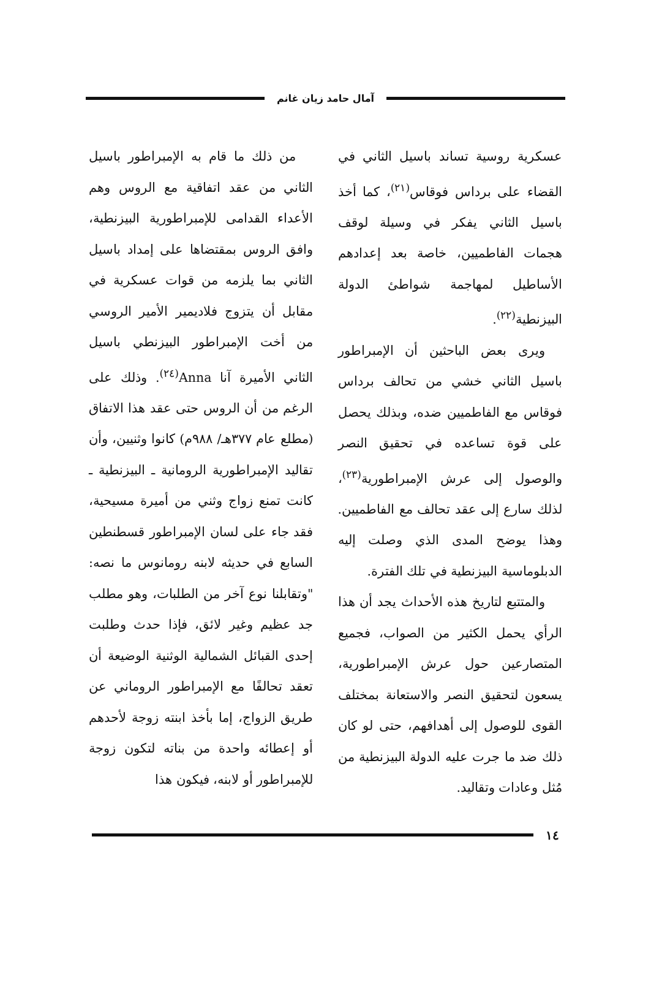آمال حامد زيان غانم
عسكرية روسية تساند باسيل الثاني في القضاء على برداس فوقاس<sup>(٢١)</sup>، كما أخذ باسيل الثاني يفكر في وسيلة لوقف هجمات الفاطميين، خاصة بعد إعدادهم الأساطيل لمهاجمة شواطئ الدولة البيزنطية<sup>(٢٢)</sup>.
ويرى بعض الباحثين أن الإمبراطور باسيل الثاني خشي من تحالف برداس فوقاس مع الفاطميين ضده، وبذلك يحصل على قوة تساعده في تحقيق النصر والوصول إلى عرش الإمبراطورية<sup>(٢٣)</sup>، لذلك سارع إلى عقد تحالف مع الفاطميين. وهذا يوضح المدى الذي وصلت إليه الدبلوماسية البيزنطية في تلك الفترة.
والمتتبع لتاريخ هذه الأحداث يجد أن هذا الرأي يحمل الكثير من الصواب، فجميع المتصارعين حول عرش الإمبراطورية، يسعون لتحقيق النصر والاستعانة بمختلف القوى للوصول إلى أهدافهم، حتى لو كان ذلك ضد ما جرت عليه الدولة البيزنطية من مُثل وعادات وتقاليد.
من ذلك ما قام به الإمبراطور باسيل الثاني من عقد اتفاقية مع الروس وهم الأعداء القدامى للإمبراطورية البيزنطية، وافق الروس بمقتضاها على إمداد باسيل الثاني بما يلزمه من قوات عسكرية في مقابل أن يتزوج فلاديمير الأمير الروسي من أخت الإمبراطور البيزنطي باسيل الثاني الأميرة آنا Anna<sup>(٢٤)</sup>. وذلك على الرغم من أن الروس حتى عقد هذا الاتفاق (مطلع عام ٣٧٧هـ/ ٩٨٨م) كانوا وثنيين، وأن تقاليد الإمبراطورية الرومانية ـ البيزنطية ـ كانت تمنع زواج وثني من أميرة مسيحية، فقد جاء على لسان الإمبراطور قسطنطين السابع في حديثه لابنه رومانوس ما نصه: "وتقابلنا نوع آخر من الطلبات، وهو مطلب جد عظيم وغير لائق، فإذا حدث وطلبت إحدى القبائل الشمالية الوثنية الوضيعة أن تعقد تحالفًا مع الإمبراطور الروماني عن طريق الزواج، إما بأخذ ابنته زوجة لأحدهم أو إعطائه واحدة من بناته لتكون زوجة للإمبراطور أو لابنه، فيكون هذا
١٤